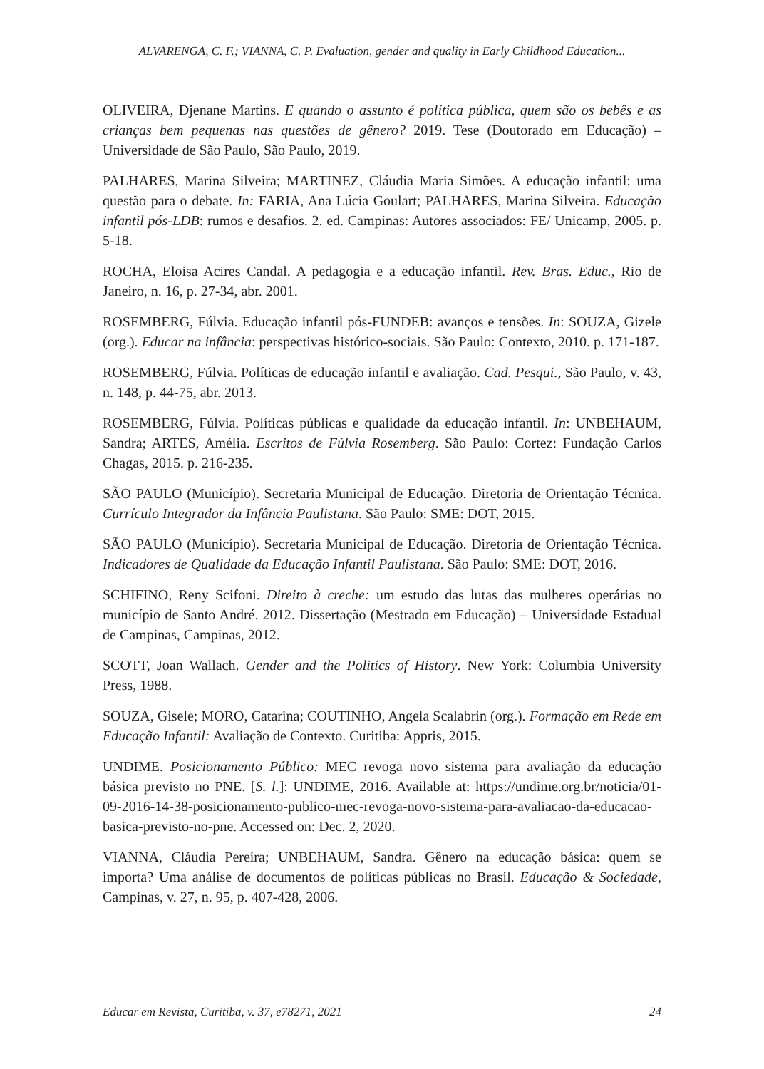ALVARENGA, C. F.; VIANNA, C. P. Evaluation, gender and quality in Early Childhood Education...
OLIVEIRA, Djenane Martins. E quando o assunto é política pública, quem são os bebês e as crianças bem pequenas nas questões de gênero? 2019. Tese (Doutorado em Educação) – Universidade de São Paulo, São Paulo, 2019.
PALHARES, Marina Silveira; MARTINEZ, Cláudia Maria Simões. A educação infantil: uma questão para o debate. In: FARIA, Ana Lúcia Goulart; PALHARES, Marina Silveira. Educação infantil pós-LDB: rumos e desafios. 2. ed. Campinas: Autores associados: FE/ Unicamp, 2005. p. 5-18.
ROCHA, Eloisa Acires Candal. A pedagogia e a educação infantil. Rev. Bras. Educ., Rio de Janeiro, n. 16, p. 27-34, abr. 2001.
ROSEMBERG, Fúlvia. Educação infantil pós-FUNDEB: avanços e tensões. In: SOUZA, Gizele (org.). Educar na infância: perspectivas histórico-sociais. São Paulo: Contexto, 2010. p. 171-187.
ROSEMBERG, Fúlvia. Políticas de educação infantil e avaliação. Cad. Pesqui., São Paulo, v. 43, n. 148, p. 44-75, abr. 2013.
ROSEMBERG, Fúlvia. Políticas públicas e qualidade da educação infantil. In: UNBEHAUM, Sandra; ARTES, Amélia. Escritos de Fúlvia Rosemberg. São Paulo: Cortez: Fundação Carlos Chagas, 2015. p. 216-235.
SÃO PAULO (Município). Secretaria Municipal de Educação. Diretoria de Orientação Técnica. Currículo Integrador da Infância Paulistana. São Paulo: SME: DOT, 2015.
SÃO PAULO (Município). Secretaria Municipal de Educação. Diretoria de Orientação Técnica. Indicadores de Qualidade da Educação Infantil Paulistana. São Paulo: SME: DOT, 2016.
SCHIFINO, Reny Scifoni. Direito à creche: um estudo das lutas das mulheres operárias no município de Santo André. 2012. Dissertação (Mestrado em Educação) – Universidade Estadual de Campinas, Campinas, 2012.
SCOTT, Joan Wallach. Gender and the Politics of History. New York: Columbia University Press, 1988.
SOUZA, Gisele; MORO, Catarina; COUTINHO, Angela Scalabrin (org.). Formação em Rede em Educação Infantil: Avaliação de Contexto. Curitiba: Appris, 2015.
UNDIME. Posicionamento Público: MEC revoga novo sistema para avaliação da educação básica previsto no PNE. [S. l.]: UNDIME, 2016. Available at: https://undime.org.br/noticia/01-09-2016-14-38-posicionamento-publico-mec-revoga-novo-sistema-para-avaliacao-da-educacao-basica-previsto-no-pne. Accessed on: Dec. 2, 2020.
VIANNA, Cláudia Pereira; UNBEHAUM, Sandra. Gênero na educação básica: quem se importa? Uma análise de documentos de políticas públicas no Brasil. Educação & Sociedade, Campinas, v. 27, n. 95, p. 407-428, 2006.
Educar em Revista, Curitiba, v. 37, e78271, 2021 24